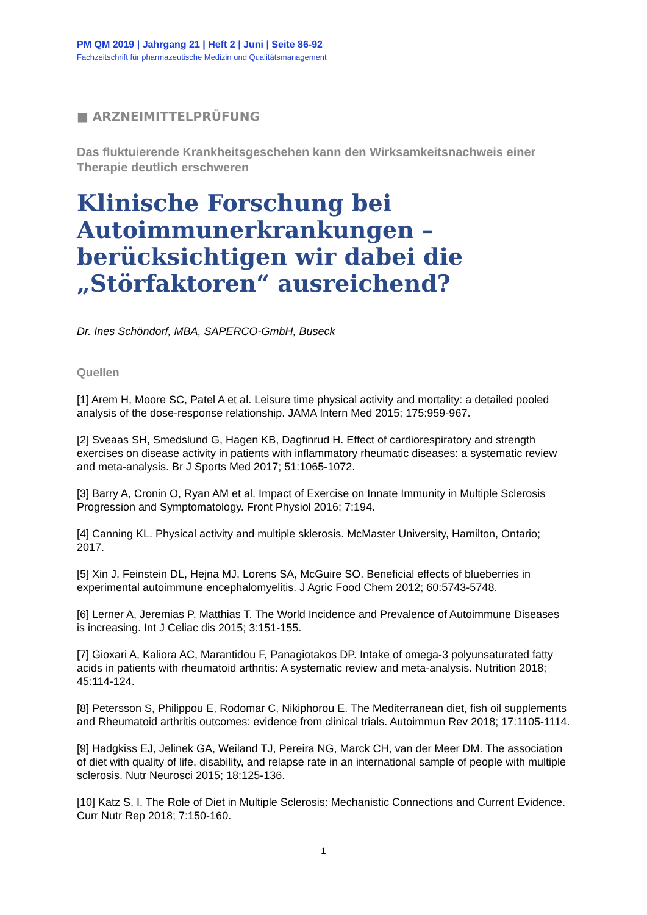PM QM 2019 | Jahrgang 21 | Heft 2 | Juni | Seite 86-92
Fachzeitschrift für pharmazeutische Medizin und Qualitätsmanagement
■ ARZNEIMITTELPRÜFUNG
Das fluktuierende Krankheitsgeschehen kann den Wirksamkeitsnachweis einer Therapie deutlich erschweren
Klinische Forschung bei Autoimmunerkrankungen – berücksichtigen wir dabei die „Störfaktoren“ ausreichend?
Dr. Ines Schöndorf, MBA, SAPERCO-GmbH, Buseck
Quellen
[1] Arem H, Moore SC, Patel A et al. Leisure time physical activity and mortality: a detailed pooled analysis of the dose-response relationship. JAMA Intern Med 2015; 175:959-967.
[2] Sveaas SH, Smedslund G, Hagen KB, Dagfinrud H. Effect of cardiorespiratory and strength exercises on disease activity in patients with inflammatory rheumatic diseases: a systematic review and meta-analysis. Br J Sports Med 2017; 51:1065-1072.
[3] Barry A, Cronin O, Ryan AM et al. Impact of Exercise on Innate Immunity in Multiple Sclerosis Progression and Symptomatology. Front Physiol 2016; 7:194.
[4] Canning KL. Physical activity and multiple sklerosis. McMaster University, Hamilton, Ontario; 2017.
[5] Xin J, Feinstein DL, Hejna MJ, Lorens SA, McGuire SO. Beneficial effects of blueberries in experimental autoimmune encephalomyelitis. J Agric Food Chem 2012; 60:5743-5748.
[6] Lerner A, Jeremias P, Matthias T. The World Incidence and Prevalence of Autoimmune Diseases is increasing. Int J Celiac dis 2015; 3:151-155.
[7] Gioxari A, Kaliora AC, Marantidou F, Panagiotakos DP. Intake of omega-3 polyunsaturated fatty acids in patients with rheumatoid arthritis: A systematic review and meta-analysis. Nutrition 2018; 45:114-124.
[8] Petersson S, Philippou E, Rodomar C, Nikiphorou E. The Mediterranean diet, fish oil supplements and Rheumatoid arthritis outcomes: evidence from clinical trials. Autoimmun Rev 2018; 17:1105-1114.
[9] Hadgkiss EJ, Jelinek GA, Weiland TJ, Pereira NG, Marck CH, van der Meer DM. The association of diet with quality of life, disability, and relapse rate in an international sample of people with multiple sclerosis. Nutr Neurosci 2015; 18:125-136.
[10] Katz S, I. The Role of Diet in Multiple Sclerosis: Mechanistic Connections and Current Evidence. Curr Nutr Rep 2018; 7:150-160.
1